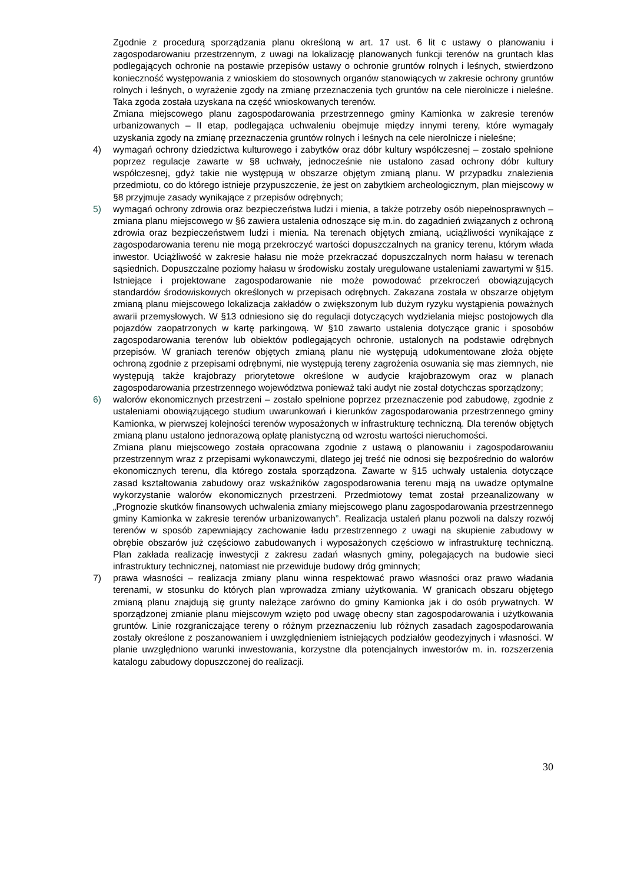Zgodnie z procedurą sporządzania planu określoną w art. 17 ust. 6 lit c ustawy o planowaniu i zagospodarowaniu przestrzennym, z uwagi na lokalizację planowanych funkcji terenów na gruntach klas podlegających ochronie na postawie przepisów ustawy o ochronie gruntów rolnych i leśnych, stwierdzono konieczność występowania z wnioskiem do stosownych organów stanowiących w zakresie ochrony gruntów rolnych i leśnych, o wyrażenie zgody na zmianę przeznaczenia tych gruntów na cele nierolnicze i nieleśne. Taka zgoda została uzyskana na część wnioskowanych terenów.
Zmiana miejscowego planu zagospodarowania przestrzennego gminy Kamionka w zakresie terenów urbanizowanych – II etap, podlegająca uchwaleniu obejmuje między innymi tereny, które wymagały uzyskania zgody na zmianę przeznaczenia gruntów rolnych i leśnych na cele nierolnicze i nieleśne;
4) wymagań ochrony dziedzictwa kulturowego i zabytków oraz dóbr kultury współczesnej – zostało spełnione poprzez regulacje zawarte w §8 uchwały, jednocześnie nie ustalono zasad ochrony dóbr kultury współczesnej, gdyż takie nie występują w obszarze objętym zmianą planu. W przypadku znalezienia przedmiotu, co do którego istnieje przypuszczenie, że jest on zabytkiem archeologicznym, plan miejscowy w §8 przyjmuje zasady wynikające z przepisów odrębnych;
5) wymagań ochrony zdrowia oraz bezpieczeństwa ludzi i mienia, a także potrzeby osób niepełnosprawnych – zmiana planu miejscowego w §6 zawiera ustalenia odnoszące się m.in. do zagadnień związanych z ochroną zdrowia oraz bezpieczeństwem ludzi i mienia. Na terenach objętych zmianą, uciążliwości wynikające z zagospodarowania terenu nie mogą przekroczyć wartości dopuszczalnych na granicy terenu, którym włada inwestor. Uciążliwość w zakresie hałasu nie może przekraczać dopuszczalnych norm hałasu w terenach sąsiednich. Dopuszczalne poziomy hałasu w środowisku zostały uregulowane ustaleniami zawartymi w §15. Istniejące i projektowane zagospodarowanie nie może powodować przekroczeń obowiązujących standardów środowiskowych określonych w przepisach odrębnych. Zakazana została w obszarze objętym zmianą planu miejscowego lokalizacja zakładów o zwiększonym lub dużym ryzyku wystąpienia poważnych awarii przemysłowych. W §13 odniesiono się do regulacji dotyczących wydzielania miejsc postojowych dla pojazdów zaopatrzonych w kartę parkingową. W §10 zawarto ustalenia dotyczące granic i sposobów zagospodarowania terenów lub obiektów podlegających ochronie, ustalonych na podstawie odrębnych przepisów. W graniach terenów objętych zmianą planu nie występują udokumentowane złoża objęte ochroną zgodnie z przepisami odrębnymi, nie występują tereny zagrożenia osuwania się mas ziemnych, nie występują także krajobrazy priorytetowe określone w audycie krajobrazowym oraz w planach zagospodarowania przestrzennego województwa ponieważ taki audyt nie został dotychczas sporządzony;
6) walorów ekonomicznych przestrzeni – zostało spełnione poprzez przeznaczenie pod zabudowę, zgodnie z ustaleniami obowiązującego studium uwarunkowań i kierunków zagospodarowania przestrzennego gminy Kamionka, w pierwszej kolejności terenów wyposażonych w infrastrukturę techniczną. Dla terenów objętych zmianą planu ustalono jednorazową opłatę planistyczną od wzrostu wartości nieruchomości.
Zmiana planu miejscowego została opracowana zgodnie z ustawą o planowaniu i zagospodarowaniu przestrzennym wraz z przepisami wykonawczymi, dlatego jej treść nie odnosi się bezpośrednio do walorów ekonomicznych terenu, dla którego została sporządzona. Zawarte w §15 uchwały ustalenia dotyczące zasad kształtowania zabudowy oraz wskaźników zagospodarowania terenu mają na uwadze optymalne wykorzystanie walorów ekonomicznych przestrzeni. Przedmiotowy temat został przeanalizowany w „Prognozie skutków finansowych uchwalenia zmiany miejscowego planu zagospodarowania przestrzennego gminy Kamionka w zakresie terenów urbanizowanych”. Realizacja ustaleń planu pozwoli na dalszy rozwój terenów w sposób zapewniający zachowanie ładu przestrzennego z uwagi na skupienie zabudowy w obrębie obszarów już częściowo zabudowanych i wyposażonych częściowo w infrastrukturę techniczną. Plan zakłada realizację inwestycji z zakresu zadań własnych gminy, polegających na budowie sieci infrastruktury technicznej, natomiast nie przewiduje budowy dróg gminnych;
7) prawa własności – realizacja zmiany planu winna respektować prawo własności oraz prawo władania terenami, w stosunku do których plan wprowadza zmiany użytkowania. W granicach obszaru objętego zmianą planu znajdują się grunty należące zarówno do gminy Kamionka jak i do osób prywatnych. W sporządzonej zmianie planu miejscowym wzięto pod uwagę obecny stan zagospodarowania i użytkowania gruntów. Linie rozgraniczające tereny o różnym przeznaczeniu lub różnych zasadach zagospodarowania zostały określone z poszanowaniem i uwzględnieniem istniejących podziałów geodezyjnych i własności. W planie uwzględniono warunki inwestowania, korzystne dla potencjalnych inwestorów m. in. rozszerzenia katalogu zabudowy dopuszczonej do realizacji.
30